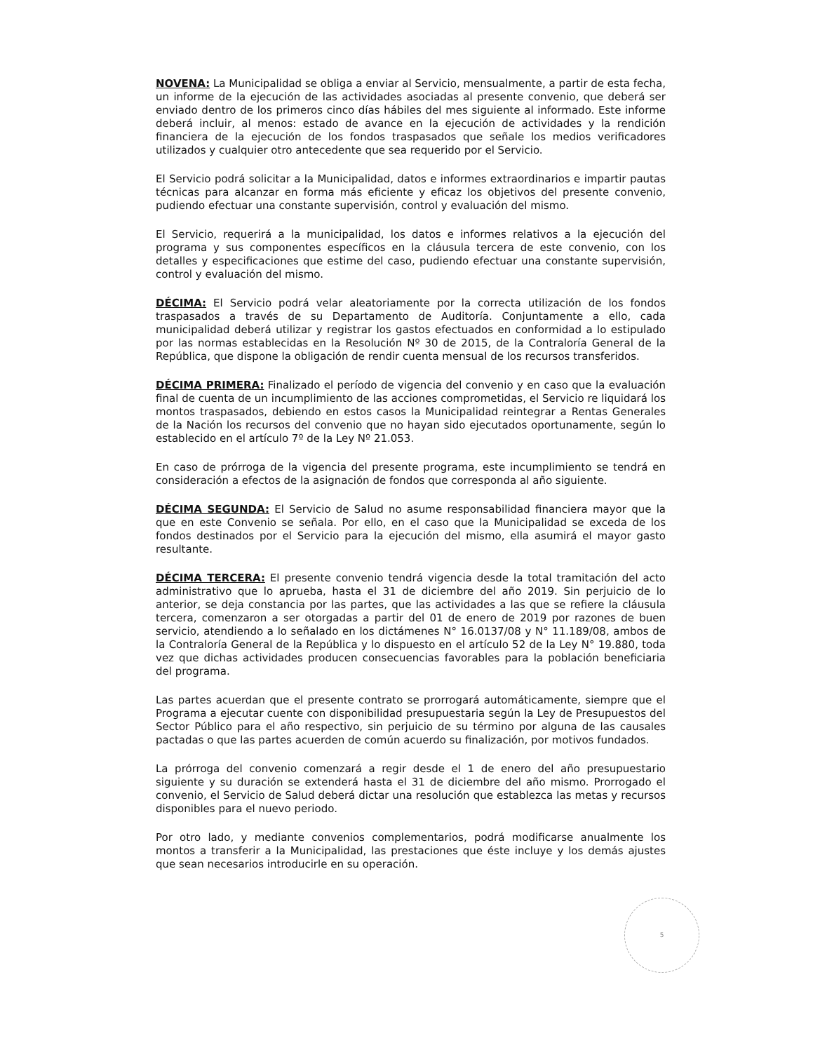NOVENA: La Municipalidad se obliga a enviar al Servicio, mensualmente, a partir de esta fecha, un informe de la ejecución de las actividades asociadas al presente convenio, que deberá ser enviado dentro de los primeros cinco días hábiles del mes siguiente al informado. Este informe deberá incluir, al menos: estado de avance en la ejecución de actividades y la rendición financiera de la ejecución de los fondos traspasados que señale los medios verificadores utilizados y cualquier otro antecedente que sea requerido por el Servicio.
El Servicio podrá solicitar a la Municipalidad, datos e informes extraordinarios e impartir pautas técnicas para alcanzar en forma más eficiente y eficaz los objetivos del presente convenio, pudiendo efectuar una constante supervisión, control y evaluación del mismo.
El Servicio, requerirá a la municipalidad, los datos e informes relativos a la ejecución del programa y sus componentes específicos en la cláusula tercera de este convenio, con los detalles y especificaciones que estime del caso, pudiendo efectuar una constante supervisión, control y evaluación del mismo.
DÉCIMA: El Servicio podrá velar aleatoriamente por la correcta utilización de los fondos traspasados a través de su Departamento de Auditoría. Conjuntamente a ello, cada municipalidad deberá utilizar y registrar los gastos efectuados en conformidad a lo estipulado por las normas establecidas en la Resolución Nº 30 de 2015, de la Contraloría General de la República, que dispone la obligación de rendir cuenta mensual de los recursos transferidos.
DÉCIMA PRIMERA: Finalizado el período de vigencia del convenio y en caso que la evaluación final de cuenta de un incumplimiento de las acciones comprometidas, el Servicio re liquidará los montos traspasados, debiendo en estos casos la Municipalidad reintegrar a Rentas Generales de la Nación los recursos del convenio que no hayan sido ejecutados oportunamente, según lo establecido en el artículo 7º de la Ley Nº 21.053.
En caso de prórroga de la vigencia del presente programa, este incumplimiento se tendrá en consideración a efectos de la asignación de fondos que corresponda al año siguiente.
DÉCIMA SEGUNDA: El Servicio de Salud no asume responsabilidad financiera mayor que la que en este Convenio se señala. Por ello, en el caso que la Municipalidad se exceda de los fondos destinados por el Servicio para la ejecución del mismo, ella asumirá el mayor gasto resultante.
DÉCIMA TERCERA: El presente convenio tendrá vigencia desde la total tramitación del acto administrativo que lo aprueba, hasta el 31 de diciembre del año 2019. Sin perjuicio de lo anterior, se deja constancia por las partes, que las actividades a las que se refiere la cláusula tercera, comenzaron a ser otorgadas a partir del 01 de enero de 2019 por razones de buen servicio, atendiendo a lo señalado en los dictámenes N° 16.0137/08 y N° 11.189/08, ambos de la Contraloría General de la República y lo dispuesto en el artículo 52 de la Ley N° 19.880, toda vez que dichas actividades producen consecuencias favorables para la población beneficiaria del programa.
Las partes acuerdan que el presente contrato se prorrogará automáticamente, siempre que el Programa a ejecutar cuente con disponibilidad presupuestaria según la Ley de Presupuestos del Sector Público para el año respectivo, sin perjuicio de su término por alguna de las causales pactadas o que las partes acuerden de común acuerdo su finalización, por motivos fundados.
La prórroga del convenio comenzará a regir desde el 1 de enero del año presupuestario siguiente y su duración se extenderá hasta el 31 de diciembre del año mismo. Prorrogado el convenio, el Servicio de Salud deberá dictar una resolución que establezca las metas y recursos disponibles para el nuevo periodo.
Por otro lado, y mediante convenios complementarios, podrá modificarse anualmente los montos a transferir a la Municipalidad, las prestaciones que éste incluye y los demás ajustes que sean necesarios introducirle en su operación.
5